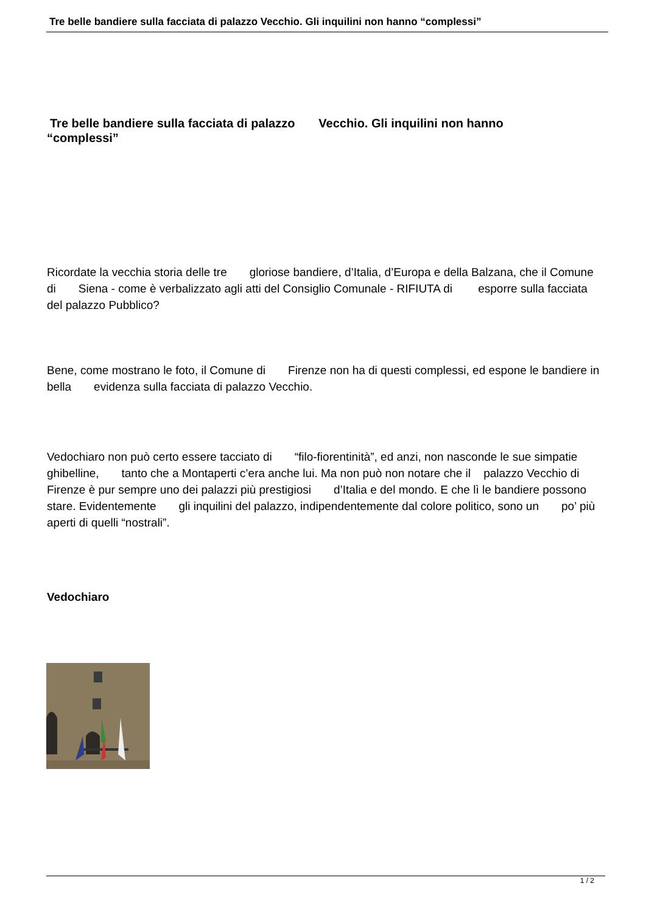Tre belle bandiere sulla facciata di palazzo Vecchio. Gli inquilini non hanno “complessi”
Tre belle bandiere sulla facciata di palazzo Vecchio. Gli inquilini non hanno
“complessi”
Ricordate la vecchia storia delle tre gloriose bandiere, d’Italia, d’Europa e della Balzana, che il Comune di Siena - come è verbalizzato agli atti del Consiglio Comunale - RIFIUTA di esporre sulla facciata del palazzo Pubblico?
Bene, come mostrano le foto, il Comune di Firenze non ha di questi complessi, ed espone le bandiere in bella evidenza sulla facciata di palazzo Vecchio.
Vedochiaro non può certo essere tacciato di “filo-fiorentinità”, ed anzi, non nasconde le sue simpatie ghibelline, tanto che a Montaperti c’era anche lui. Ma non può non notare che il palazzo Vecchio di Firenze è pur sempre uno dei palazzi più prestigiosi d’Italia e del mondo. E che lì le bandiere possono stare. Evidentemente gli inquilini del palazzo, indipendentemente dal colore politico, sono un po’ più aperti di quelli “nostrali”.
Vedochiaro
1 / 2